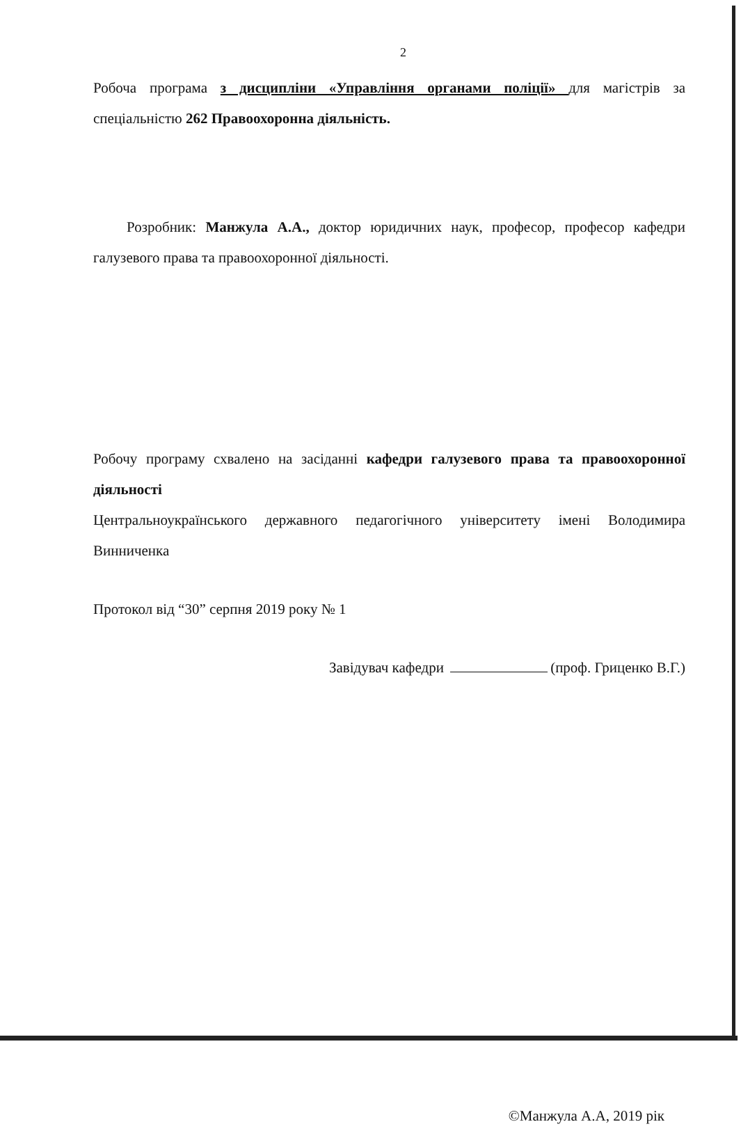2
Робоча програма з дисципліни «Управління органами поліції» для магістрів за спеціальністю 262 Правоохоронна діяльність.
Розробник: Манжула А.А., доктор юридичних наук, професор, професор кафедри галузевого права та правоохоронної діяльності.
Робочу програму схвалено на засіданні кафедри галузевого права та правоохоронної діяльності
Центральноукраїнського державного педагогічного університету імені Володимира Винниченка
Протокол від “30” серпня 2019 року № 1
Завідувач кафедри (проф. Гриценко В.Г.)
©Манжула А.А, 2019 рік